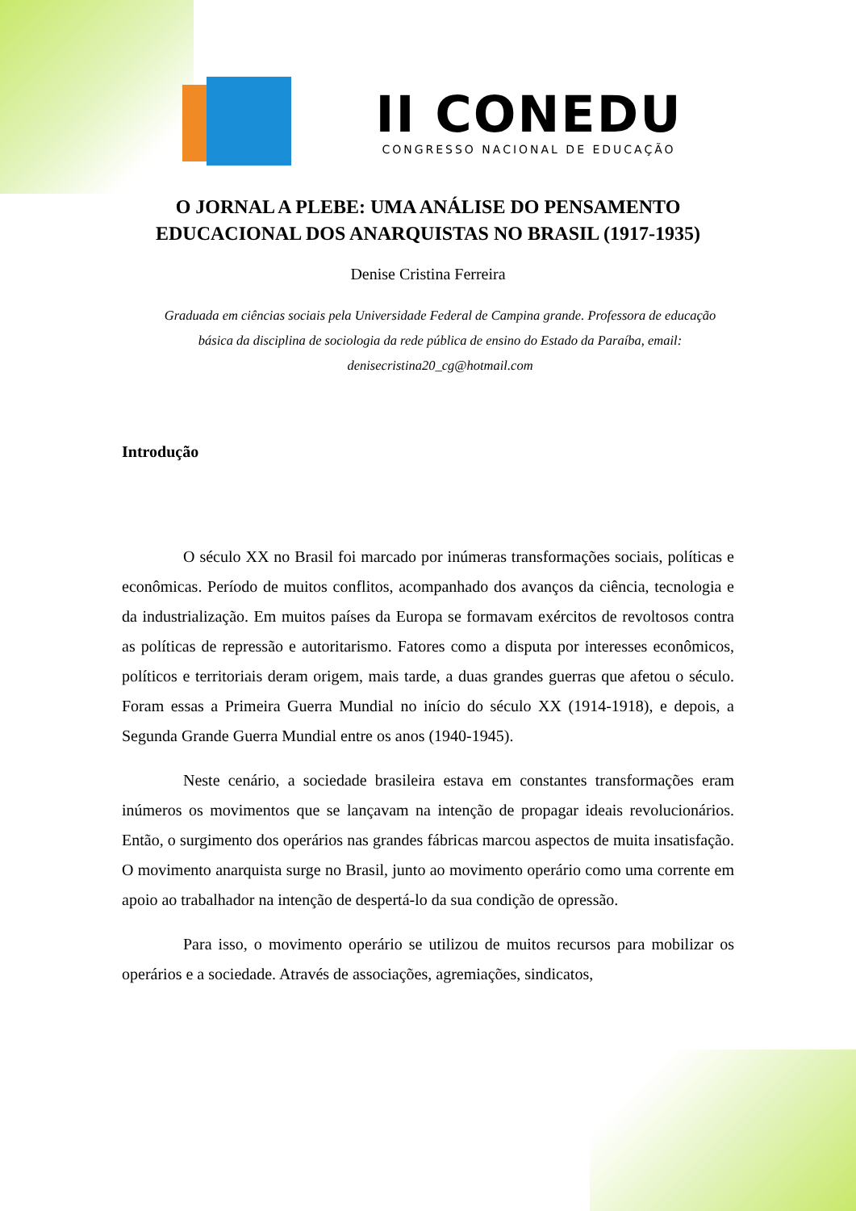II CONEDU
CONGRESSO NACIONAL DE EDUCAÇÃO
O JORNAL A PLEBE: UMA ANÁLISE DO PENSAMENTO
EDUCACIONAL DOS ANARQUISTAS NO BRASIL (1917-1935)
Denise Cristina Ferreira
Graduada em ciências sociais pela Universidade Federal de Campina grande. Professora de educação básica da disciplina de sociologia da rede pública de ensino do Estado da Paraíba, email: denisecristina20_cg@hotmail.com
Introdução
O século XX no Brasil foi marcado por inúmeras transformações sociais, políticas e econômicas. Período de muitos conflitos, acompanhado dos avanços da ciência, tecnologia e da industrialização. Em muitos países da Europa se formavam exércitos de revoltosos contra as políticas de repressão e autoritarismo. Fatores como a disputa por interesses econômicos, políticos e territoriais deram origem, mais tarde, a duas grandes guerras que afetou o século. Foram essas a Primeira Guerra Mundial no início do século XX (1914-1918), e depois, a Segunda Grande Guerra Mundial entre os anos (1940-1945).
Neste cenário, a sociedade brasileira estava em constantes transformações eram inúmeros os movimentos que se lançavam na intenção de propagar ideais revolucionários. Então, o surgimento dos operários nas grandes fábricas marcou aspectos de muita insatisfação. O movimento anarquista surge no Brasil, junto ao movimento operário como uma corrente em apoio ao trabalhador na intenção de despertá-lo da sua condição de opressão.
Para isso, o movimento operário se utilizou de muitos recursos para mobilizar os operários e a sociedade. Através de associações, agremiações, sindicatos,